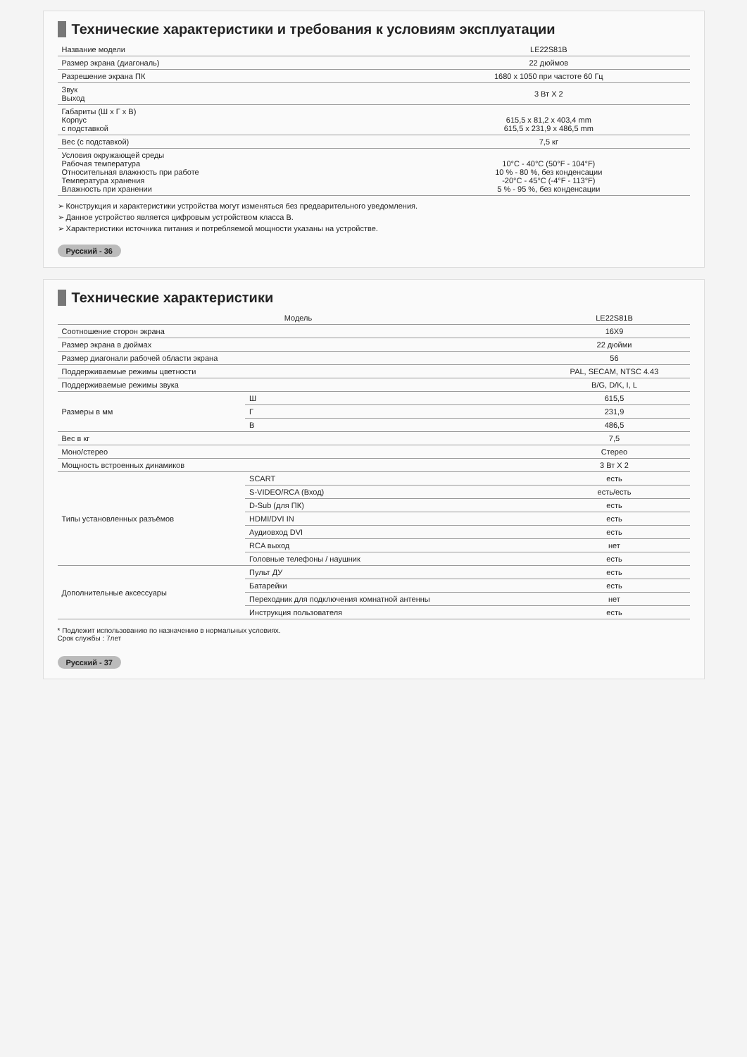Технические характеристики и требования к условиям эксплуатации
| Название модели | LE22S81B |
| Размер экрана (диагональ) | 22 дюймов |
| Разрешение экрана ПК | 1680 x 1050 при частоте 60 Гц |
| Звук Выход | 3 Вт X 2 |
| Габариты (Ш x Г x В) Корпус с подставкой | 615,5 x 81,2 x 403,4 mm 615,5 x 231,9 x 486,5 mm |
| Вес (с подставкой) | 7,5 кг |
| Условия окружающей среды Рабочая температура Относительная влажность при работе Температура хранения Влажность при хранении | 10°C - 40°C (50°F - 104°F) 10 % - 80 %, без конденсации -20°C - 45°C (-4°F - 113°F) 5 % - 95 %, без конденсации |
➢ Конструкция и характеристики устройства могут изменяться без предварительного уведомления.
➢ Данное устройство является цифровым устройством класса B.
➢ Характеристики источника питания и потребляемой мощности указаны на устройстве.
Русский - 36
Технические характеристики
| Модель | | LE22S81B |
| --- | --- | --- |
| Соотношение сторон экрана | | 16X9 |
| Размер экрана в дюймах | | 22 дюйми |
| Размер диагонали рабочей области экрана | | 56 |
| Поддерживаемые режимы цветности | | PAL, SECAM, NTSC 4.43 |
| Поддерживаемые режимы звука | | B/G, D/K, I, L |
| Размеры в мм | Ш | 615,5 |
| | Г | 231,9 |
| | В | 486,5 |
| Вес в кг | | 7,5 |
| Моно/стерео | | Стерео |
| Мощность встроенных динамиков | | 3 Вт X 2 |
| Типы установленных разъёмов | SCART | есть |
| | S-VIDEO/RCA (Вход) | есть/есть |
| | D-Sub (для ПК) | есть |
| | HDMI/DVI IN | есть |
| | Аудиовход DVI | есть |
| | RCA выход | нет |
| | Головные телефоны / наушник | есть |
| Дополнительные аксессуары | Пульт ДУ | есть |
| | Батарейки | есть |
| | Переходник для подключения комнатной антенны | нет |
| | Инструкция пользователя | есть |
* Подлежит использованию по назначению в нормальных условиях.
Срок службы : 7лет
Русский - 37